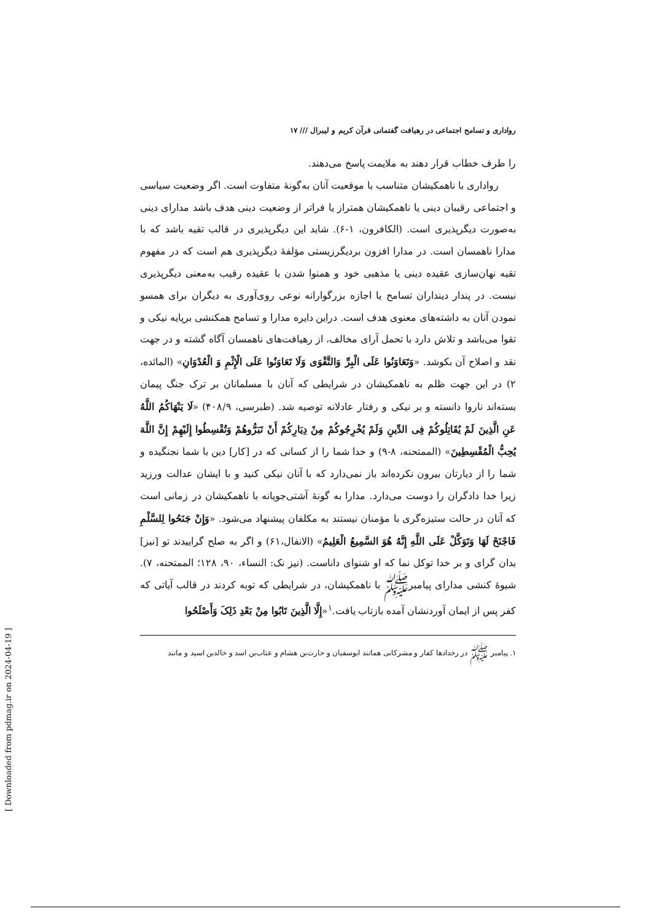رواداری و تسامح اجتماعی در رهیافت گفتمانی قرآن کریم و لیبرال /// ۱۷
را طرف خطاب قرار دهند به ملایمت پاسخ می‌دهند.
رواداری با ناهمکیشان متناسب با موقعیت آنان به‌گونهٔ متفاوت است. اگر وضعیت سیاسی و اجتماعی رقیبان دینی یا ناهمکیشان همتراز یا فراتر از وضعیت دینی هدف باشد مدارای دینی به‌صورت دیگرپذیری است. (الکافرون، ۱-۶). شاید این دیگرپذیری در قالب تقیه باشد که با مدارا ناهمسان است. در مدارا افزون بردیگرزیستی مؤلفهٔ دیگرپذیری هم است که در مفهوم تقیه نهان‌سازی عقیده دینی یا مذهبی خود و همنوا شدن با عقیده رقیب به‌معنی دیگرپذیری نیست. در پندار دینداران تسامح یا اجازه بزرگوارانه نوعی روی‌آوری به دیگران برای همسو نمودن آنان به داشته‌های معنوی هدف است. دراین دایره مدارا و تسامح همکنشی برپایه نیکی و تقوا می‌باشد و تلاش دارد با تحمل آرای مخالف، از رهیافت‌های ناهمسان آگاه گشته و در جهت نقد و اصلاح آن بکوشد. «وَتَعَاوَنُوا عَلَی الْبِرِّ وَالتَّقْوَی وَلَا تَعَاوَنُوا عَلَی الْإِثْمِ وَ الْعُدْوَانِ» (المائده، ۲) در این جهت ظلم به ناهمکیشان در شرایطی که آنان با مسلمانان بر ترک جنگ پیمان بسته‌اند ناروا دانسته و بر نیکی و رفتار عادلانه توصیه شد. (طبرسی، ۴۰۸/۹) «لَا یَنْهَاکُمُ اللَّهُ عَنِ الَّذِینَ لَمْ یُقَاتِلُوکُمْ فِی الدِّینِ وَلَمْ یُخْرِجُوکُمْ مِنْ دِیَارِکُمْ أَنْ تَبَرُّوهُمْ وَتُقْسِطُوا إِلَیْهِمْ إِنَّ اللَّهَ یُحِبُّ الْمُقْسِطِینَ» (الممتحنه، ۸-۹) و خدا شما را از کسانی که در [کار] دین با شما نجنگیده و شما را از دیارتان بیرون نکرده‌اند باز نمی‌دارد که با آنان نیکی کنید و با ایشان عدالت ورزید زیرا خدا دادگران را دوست می‌دارد. مدارا به گونهٔ آشتی‌جویانه با ناهمکیشان در زمانی است که آنان در حالت ستیزه‌گری با مؤمنان نیستند به مکلفان پیشنهاد می‌شود. «وَإِنْ جَنَحُوا لِلسَّلْمِ فَاجْنَحْ لَهَا وَتَوَکَّلْ عَلَی اللَّهِ إِنَّهُ هُوَ السَّمِیعُ الْعَلِیمُ» (الانفال،۶۱) و اگر به صلح گراییدند تو [نیز] بدان گرای و بر خدا توکل نما که او شنوای داناست. (نیز نک: النساء، ۹۰، ۱۲۸؛ الممتحنه، ۷). شیوهٔ کنشی مدارای پیامبرﷺ با ناهمکیشان، در شرایطی که توبه کردند در قالب آیاتی که کفر پس از ایمان آوردنشان آمده بازتاب یافت.<sup>۱</sup>«إِلَّا الَّذِینَ تَابُوا مِنْ بَعْدِ ذَلِکَ وَأَصْلَحُوا
۱. پیامبر ﷺ در رخدادها کفار و مشرکانی همانند ابوسفیان و حارث‌بن هشام و عتاب‌بن اسد و خالدبن اسید و مانند
[ Downloaded from pdmag.ir on 2024-04-19 ]